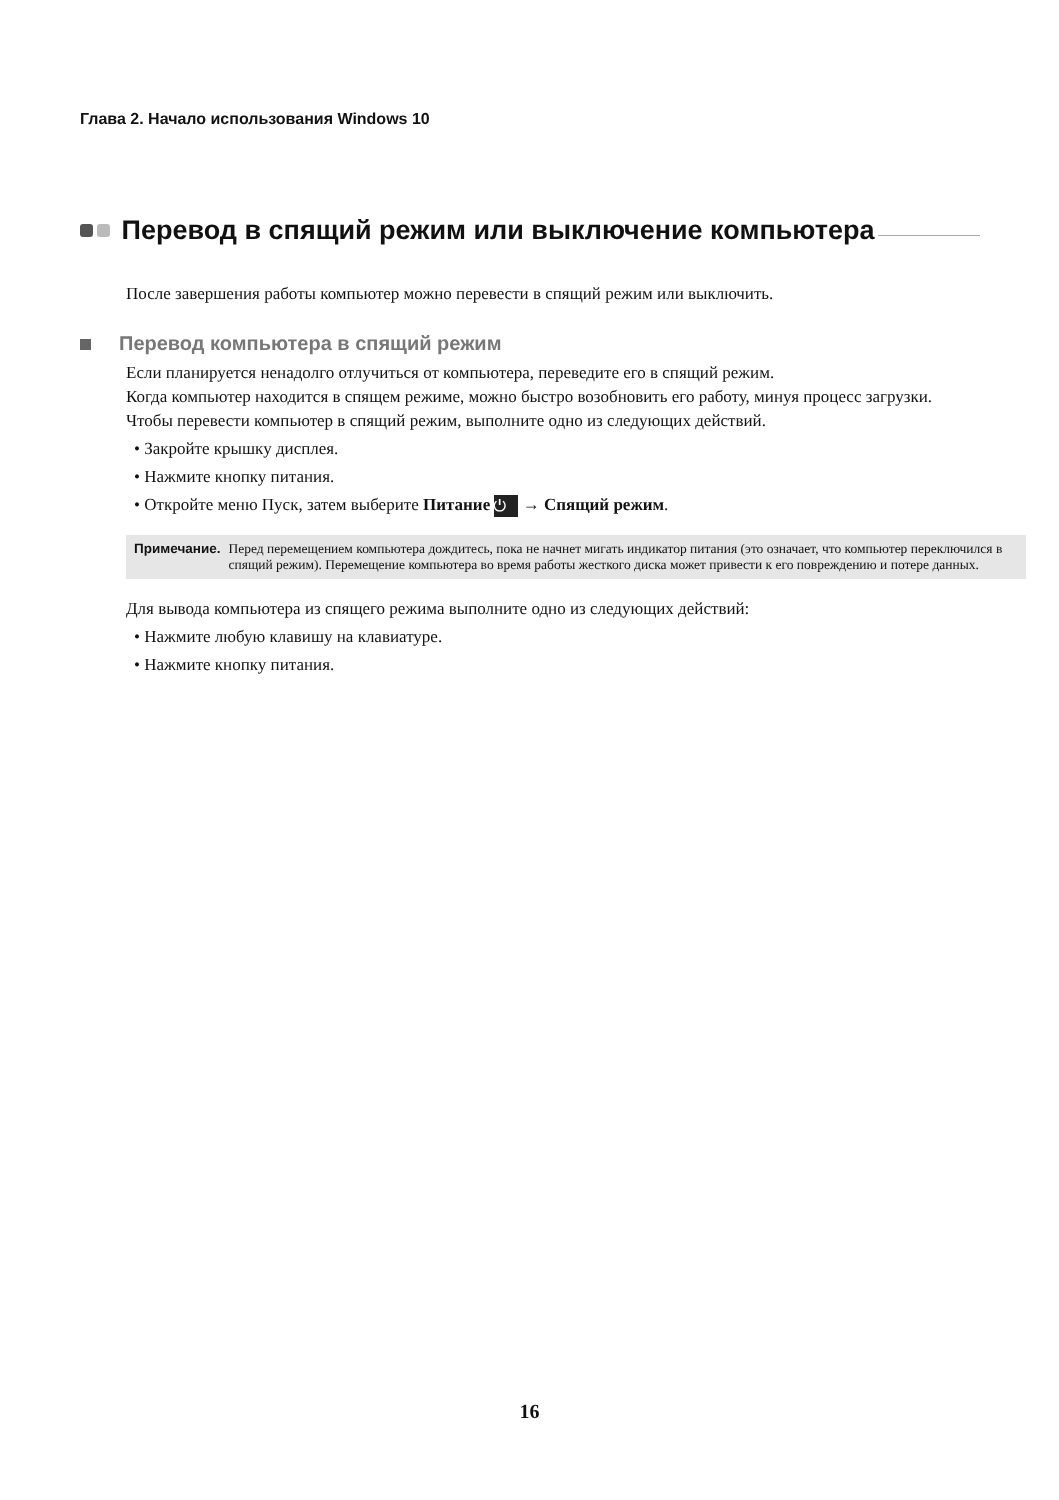Глава 2. Начало использования Windows 10
Перевод в спящий режим или выключение компьютера
После завершения работы компьютер можно перевести в спящий режим или выключить.
Перевод компьютера в спящий режим
Если планируется ненадолго отлучиться от компьютера, переведите его в спящий режим.
Когда компьютер находится в спящем режиме, можно быстро возобновить его работу, минуя процесс загрузки.
Чтобы перевести компьютер в спящий режим, выполните одно из следующих действий.
• Закройте крышку дисплея.
• Нажмите кнопку питания.
• Откройте меню Пуск, затем выберите Питание ⏻ → Спящий режим.
Примечание. Перед перемещением компьютера дождитесь, пока не начнет мигать индикатор питания (это означает, что компьютер переключился в спящий режим). Перемещение компьютера во время работы жесткого диска может привести к его повреждению и потере данных.
Для вывода компьютера из спящего режима выполните одно из следующих действий:
• Нажмите любую клавишу на клавиатуре.
• Нажмите кнопку питания.
16